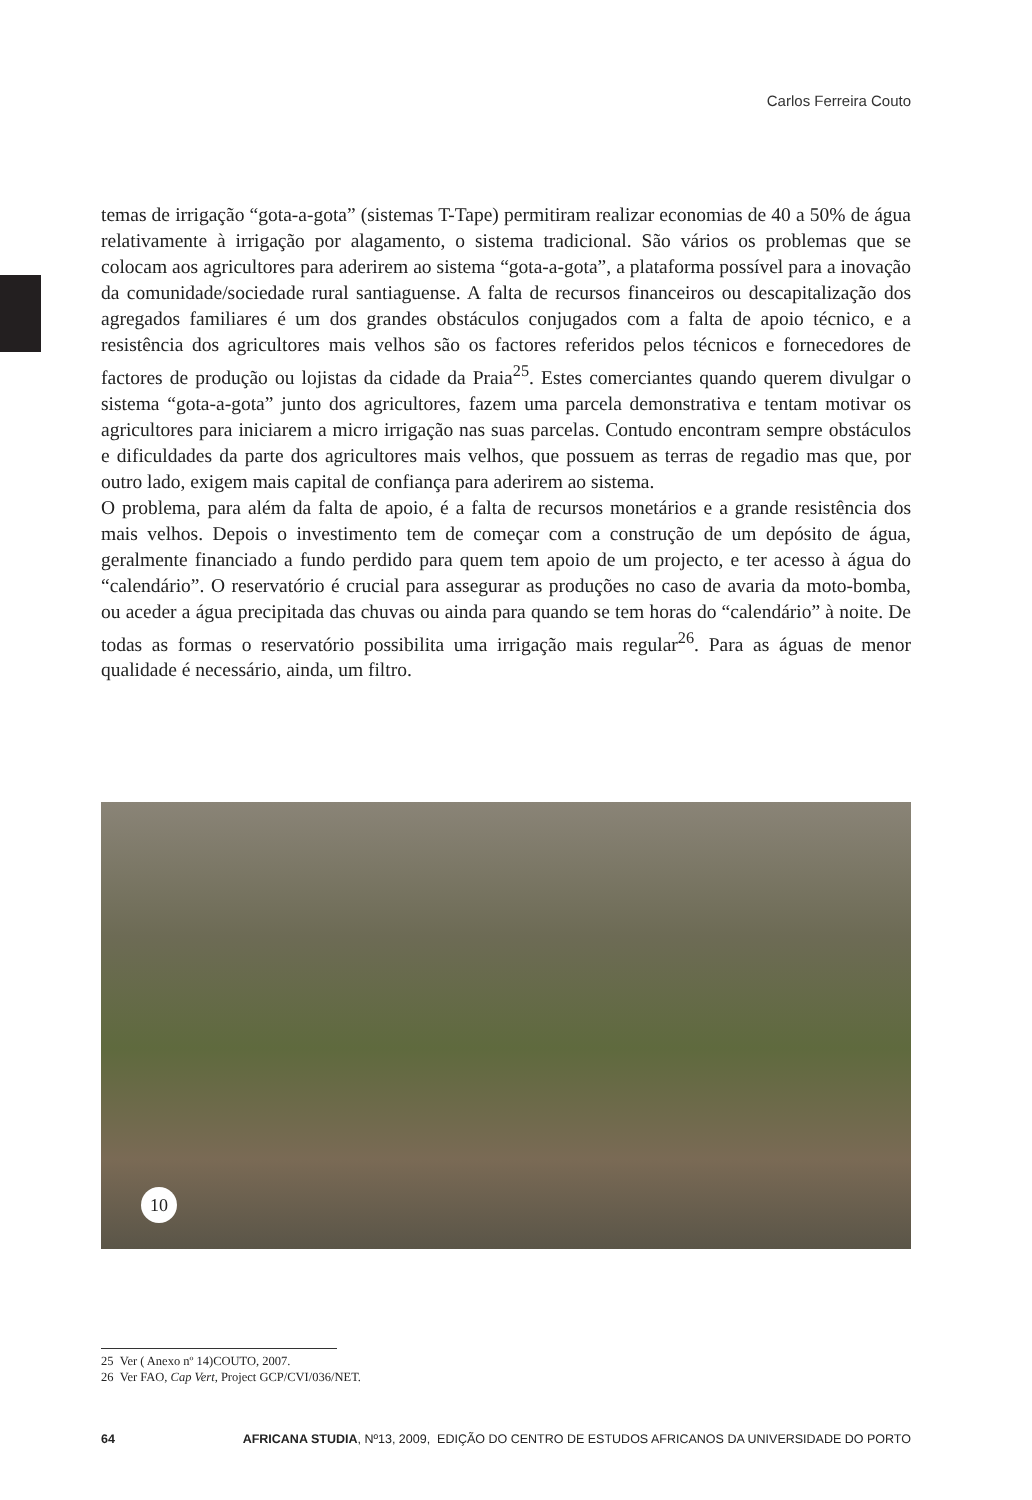Carlos Ferreira Couto
temas de irrigação “gota-a-gota” (sistemas T-Tape) permitiram realizar economias de 40 a 50% de água relativamente à irrigação por alagamento, o sistema tradicional. São vários os problemas que se colocam aos agricultores para aderirem ao sistema “gota-a-gota”, a plataforma possível para a inovação da comunidade/sociedade rural santiaguense. A falta de recursos financeiros ou descapitalização dos agregados familiares é um dos grandes obstáculos conjugados com a falta de apoio técnico, e a resistência dos agricultores mais velhos são os factores referidos pelos técnicos e fornecedores de factores de produção ou lojistas da cidade da Praia<sup>25</sup>. Estes comerciantes quando querem divulgar o sistema “gota-a-gota” junto dos agricultores, fazem uma parcela demonstrativa e tentam motivar os agricultores para iniciarem a micro irrigação nas suas parcelas. Contudo encontram sempre obstáculos e dificuldades da parte dos agricultores mais velhos, que possuem as terras de regadio mas que, por outro lado, exigem mais capital de confiança para aderirem ao sistema.
O problema, para além da falta de apoio, é a falta de recursos monetários e a grande resistência dos mais velhos. Depois o investimento tem de começar com a construção de um depósito de água, geralmente financiado a fundo perdido para quem tem apoio de um projecto, e ter acesso à água do “calendário”. O reservatório é crucial para assegurar as produções no caso de avaria da moto-bomba, ou aceder a água precipitada das chuvas ou ainda para quando se tem horas do “calendário” à noite. De todas as formas o reservatório possibilita uma irrigação mais regular<sup>26</sup>. Para as águas de menor qualidade é necessário, ainda, um filtro.
10
25 Ver ( Anexo nº 14)COUTO, 2007.
26 Ver FAO, Cap Vert, Project GCP/CVI/036/NET.
64 AFRICANA STUDIA, Nº13, 2009, EDIÇÃO DO CENTRO DE ESTUDOS AFRICANOS DA UNIVERSIDADE DO PORTO